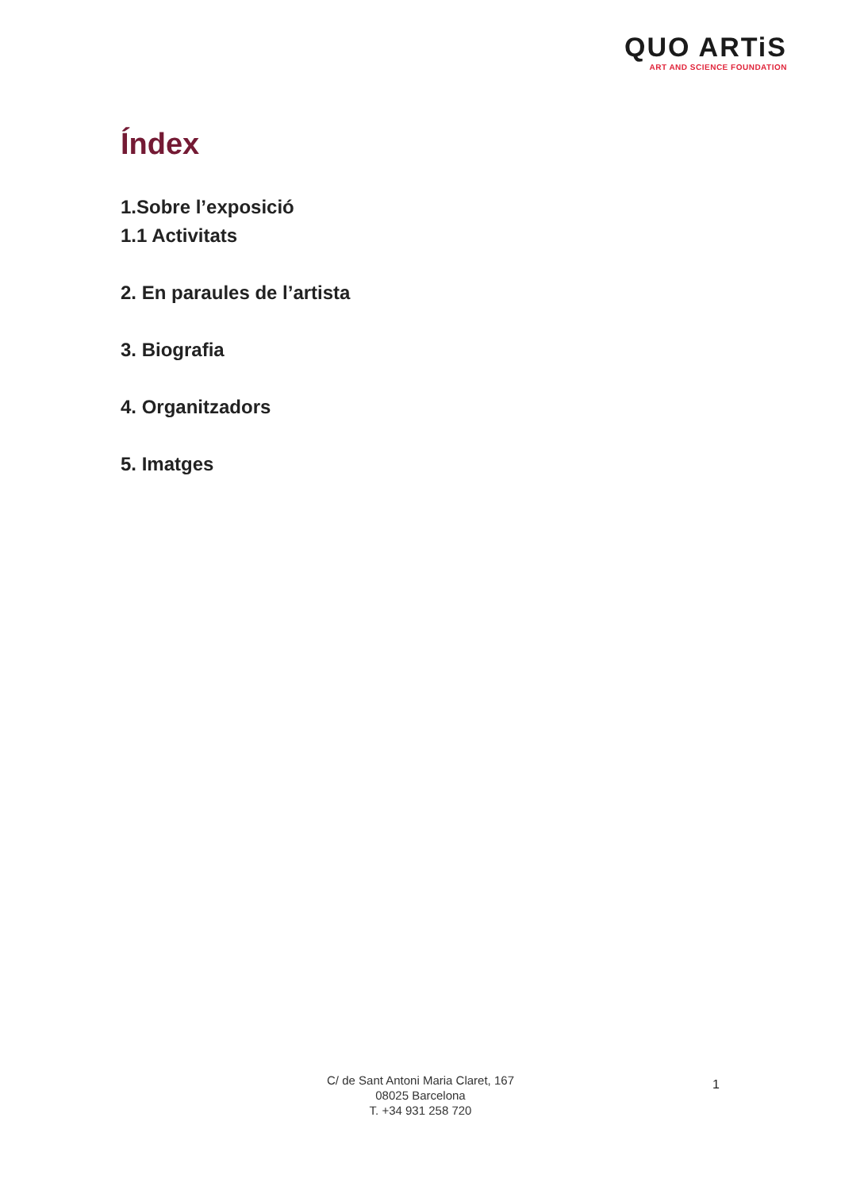QUO ARTiS
ART AND SCIENCE FOUNDATION
Índex
1.Sobre l’exposició
1.1 Activitats
2. En paraules de l’artista
3. Biografia
4. Organitzadors
5. Imatges
C/ de Sant Antoni Maria Claret, 167
08025 Barcelona
T. +34 931 258 720
1